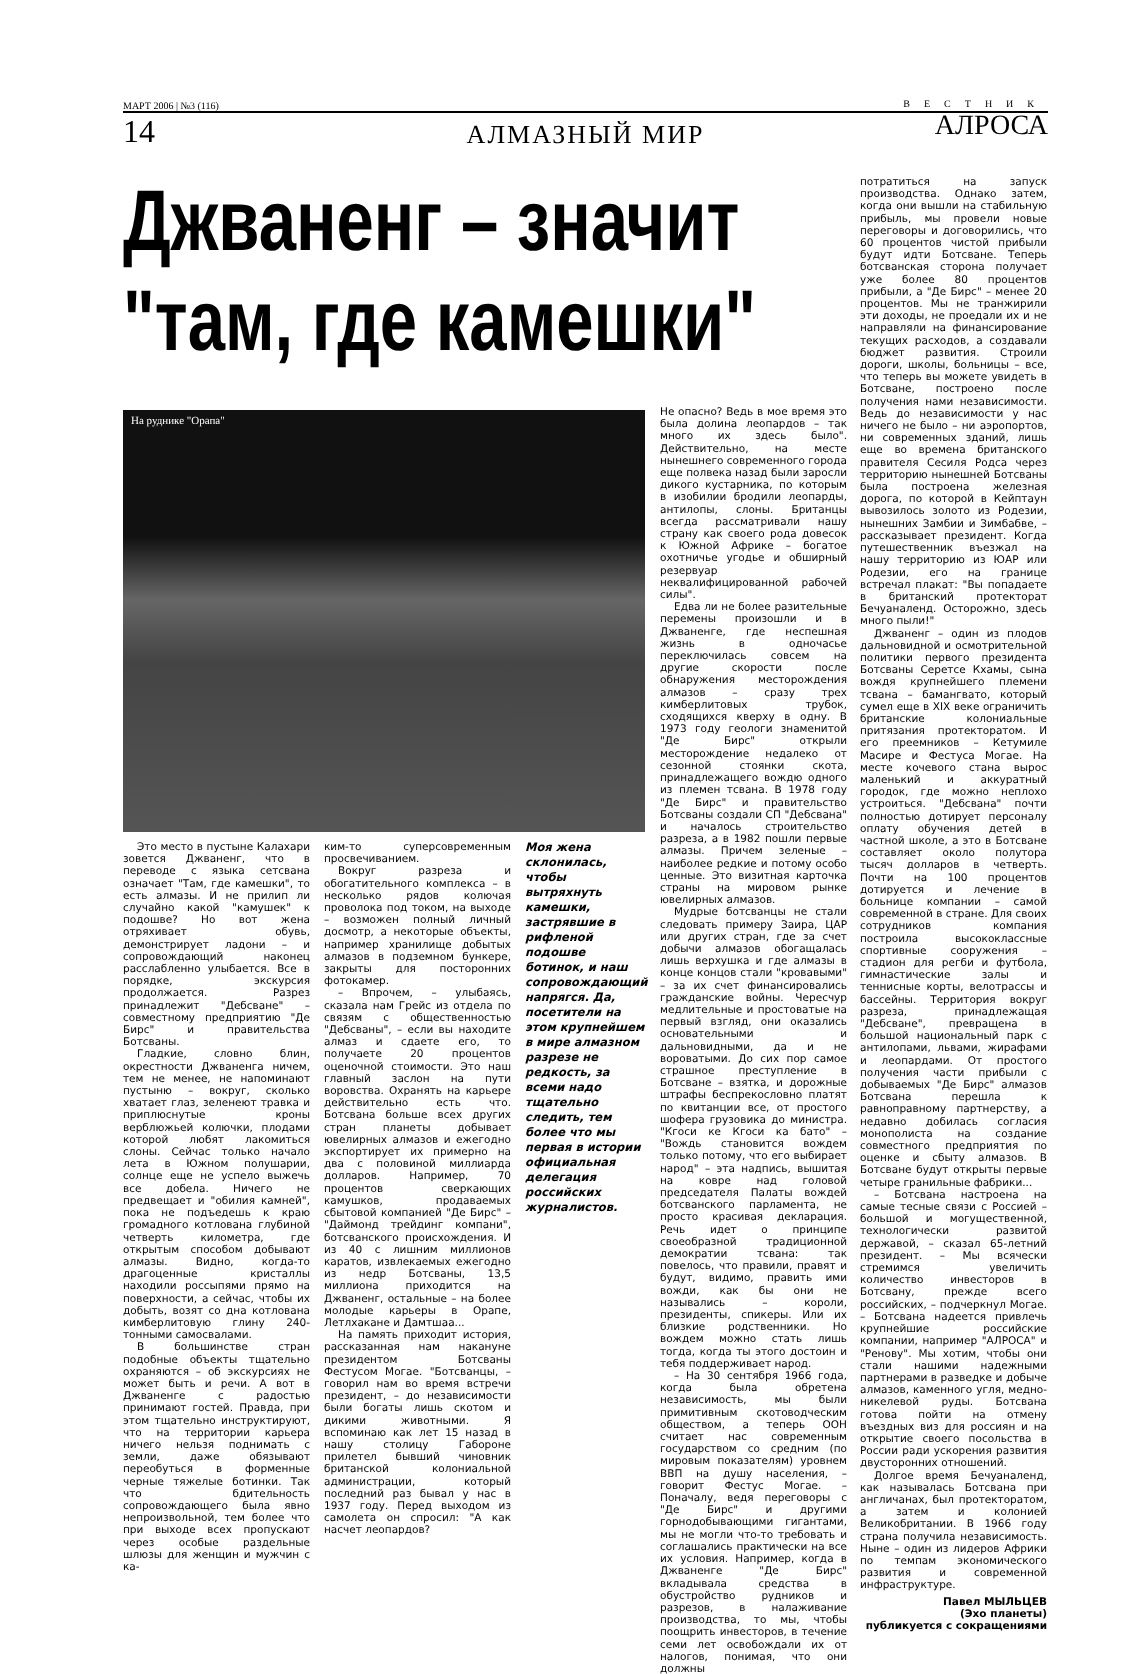МАРТ 2006 | №3 (116)
14
АЛМАЗНЫЙ МИР
ВЕСТНИК
АЛРОСА
Джваненг – значит
"там, где камешки"
потратиться на запуск производства. Однако затем, когда они вышли на стабильную прибыль, мы провели новые переговоры и договорились, что 60 процентов чистой прибыли будут идти Ботсване. Теперь ботсванская сторона получает уже более 80 процентов прибыли, а "Де Бирс" – менее 20 процентов. Мы не транжирили эти доходы, не проедали их и не направляли на финансирование текущих расходов, а создавали бюджет развития. Строили дороги, школы, больницы – все, что теперь вы можете увидеть в Ботсване, построено после получения нами независимости. Ведь до независимости у нас ничего не было – ни аэропортов, ни современных зданий, лишь еще во времена британского правителя Сесиля Родса через территорию нынешней Ботсваны была построена железная дорога, по которой в Кейптаун вывозилось золото из Родезии, нынешних Замбии и Зимбабве, – рассказывает президент. Когда путешественник въезжал на нашу территорию из ЮАР или Родезии, его на границе встречал плакат: "Вы попадаете в британский протекторат Бечуаналенд. Осторожно, здесь много пыли!"
Джваненг – один из плодов дальновидной и осмотрительной политики первого президента Ботсваны Серетсе Кхамы, сына вождя крупнейшего племени тсвана – бамангвато, который сумел еще в XIX веке ограничить британские колониальные притязания протекторатом. И его преемников – Кетумиле Масире и Фестуса Могае. На месте кочевого стана вырос маленький и аккуратный городок, где можно неплохо устроиться. "Дебсвана" почти полностью дотирует персоналу оплату обучения детей в частной школе, а это в Ботсване составляет около полутора тысяч долларов в четверть. Почти на 100 процентов дотируется и лечение в больнице компании – самой современной в стране. Для своих сотрудников компания построила высококлассные спортивные сооружения – стадион для регби и футбола, гимнастические залы и теннисные корты, велотрассы и бассейны. Территория вокруг разреза, принадлежащая "Дебсване", превращена в большой национальный парк с антилопами, львами, жирафами и леопардами. От простого получения части прибыли с добываемых "Де Бирс" алмазов Ботсвана перешла к равноправному партнерству, а недавно добилась согласия монополиста на создание совместного предприятия по оценке и сбыту алмазов. В Ботсване будут открыты первые четыре гранильные фабрики...
– Ботсвана настроена на самые тесные связи с Россией – большой и могущественной, технологически развитой державой, – сказал 65-летний президент. – Мы всячески стремимся увеличить количество инвесторов в Ботсвану, прежде всего российских, – подчеркнул Могае. – Ботсвана надеется привлечь крупнейшие российские компании, например "АЛРОСА" и "Ренову". Мы хотим, чтобы они стали нашими надежными партнерами в разведке и добыче алмазов, каменного угля, медно-никелевой руды. Ботсвана готова пойти на отмену въездных виз для россиян и на открытие своего посольства в России ради ускорения развития двусторонних отношений.
Долгое время Бечуаналенд, как называлась Ботсвана при англичанах, был протекторатом, а затем и колонией Великобритании. В 1966 году страна получила независимость. Ныне – один из лидеров Африки по темпам экономического развития и современной инфраструктуре.
Павел МЫЛЬЦЕВ
(Эхо планеты)
публикуется с сокращениями
На руднике "Орапа"
Это место в пустыне Калахари зовется Джваненг, что в переводе с языка сетсвана означает "Там, где камешки", то есть алмазы. И не прилип ли случайно какой "камушек" к подошве? Но вот жена отряхивает обувь, демонстрирует ладони – и сопровождающий наконец расслабленно улыбается. Все в порядке, экскурсия продолжается. Разрез принадлежит "Дебсване" – совместному предприятию "Де Бирс" и правительства Ботсваны.
Гладкие, словно блин, окрестности Джваненга ничем, тем не менее, не напоминают пустыню – вокруг, сколько хватает глаз, зеленеют травка и приплюснутые кроны верблюжьей колючки, плодами которой любят лакомиться слоны. Сейчас только начало лета в Южном полушарии, солнце еще не успело выжечь все добела. Ничего не предвещает и "обилия камней", пока не подъедешь к краю громадного котлована глубиной четверть километра, где открытым способом добывают алмазы. Видно, когда-то драгоценные кристаллы находили россыпями прямо на поверхности, а сейчас, чтобы их добыть, возят со дна котлована кимберлитовую глину 240-тонными самосвалами.
В большинстве стран подобные объекты тщательно охраняются – об экскурсиях не может быть и речи. А вот в Джваненге с радостью принимают гостей. Правда, при этом тщательно инструктируют, что на территории карьера ничего нельзя поднимать с земли, даже обязывают переобуться в форменные черные тяжелые ботинки. Так что бдительность сопровождающего была явно непроизвольной, тем более что при выходе всех пропускают через особые раздельные шлюзы для женщин и мужчин с ка-
ким-то суперсовременным просвечиванием.
Вокруг разреза и обогатительного комплекса – в несколько рядов колючая проволока под током, на выходе – возможен полный личный досмотр, а некоторые объекты, например хранилище добытых алмазов в подземном бункере, закрыты для посторонних фотокамер.
– Впрочем, – улыбаясь, сказала нам Грейс из отдела по связям с общественностью "Дебсваны", – если вы находите алмаз и сдаете его, то получаете 20 процентов оценочной стоимости. Это наш главный заслон на пути воровства. Охранять на карьере действительно есть что. Ботсвана больше всех других стран планеты добывает ювелирных алмазов и ежегодно экспортирует их примерно на два с половиной миллиарда долларов. Например, 70 процентов сверкающих камушков, продаваемых сбытовой компанией "Де Бирс" – "Даймонд трейдинг компани", ботсванского происхождения. И из 40 с лишним миллионов каратов, извлекаемых ежегодно из недр Ботсваны, 13,5 миллиона приходится на Джваненг, остальные – на более молодые карьеры в Орапе, Летлхакане и Дамтшаа...
На память приходит история, рассказанная нам накануне президентом Ботсваны Фестусом Могае. "Ботсванцы, – говорил нам во время встречи президент, – до независимости были богаты лишь скотом и дикими животными. Я вспоминаю как лет 15 назад в нашу столицу Габороне прилетел бывший чиновник британской колониальной администрации, который последний раз бывал у нас в 1937 году. Перед выходом из самолета он спросил: "А как насчет леопардов?
Моя жена склонилась, чтобы вытряхнуть камешки, застрявшие в рифленой подошве ботинок, и наш сопровождающий напрягся. Да, посетители на этом крупнейшем в мире алмазном разрезе не редкость, за всеми надо тщательно следить, тем более что мы первая в истории официальная делегация российских журналистов.
Не опасно? Ведь в мое время это была долина леопардов – так много их здесь было". Действительно, на месте нынешнего современного города еще полвека назад были заросли дикого кустарника, по которым в изобилии бродили леопарды, антилопы, слоны. Британцы всегда рассматривали нашу страну как своего рода довесок к Южной Африке – богатое охотничье угодье и обширный резервуар неквалифицированной рабочей силы".
Едва ли не более разительные перемены произошли и в Джваненге, где неспешная жизнь в одночасье переключилась совсем на другие скорости после обнаружения месторождения алмазов – сразу трех кимберлитовых трубок, сходящихся кверху в одну. В 1973 году геологи знаменитой "Де Бирс" открыли месторождение недалеко от сезонной стоянки скота, принадлежащего вождю одного из племен тсвана. В 1978 году "Де Бирс" и правительство Ботсваны создали СП "Дебсвана" и началось строительство разреза, а в 1982 пошли первые алмазы. Причем зеленые – наиболее редкие и потому особо ценные. Это визитная карточка страны на мировом рынке ювелирных алмазов.
Мудрые ботсванцы не стали следовать примеру Заира, ЦАР или других стран, где за счет добычи алмазов обогащалась лишь верхушка и где алмазы в конце концов стали "кровавыми" – за их счет финансировались гражданские войны. Чересчур медлительные и простоватые на первый взгляд, они оказались основательными и дальновидными, да и не вороватыми. До сих пор самое страшное преступление в Ботсване – взятка, и дорожные штрафы беспрекословно платят по квитанции все, от простого шофера грузовика до министра. "Кгоси ке Кгоси ка бато" – "Вождь становится вождем только потому, что его выбирает народ" – эта надпись, вышитая на ковре над головой председателя Палаты вождей ботсванского парламента, не просто красивая декларация. Речь идет о принципе своеобразной традиционной демократии тсвана: так повелось, что правили, правят и будут, видимо, править ими вожди, как бы они не назывались – короли, президенты, спикеры. Или их близкие родственники. Но вождем можно стать лишь тогда, когда ты этого достоин и тебя поддерживает народ.
– На 30 сентября 1966 года, когда была обретена независимость, мы были примитивным скотоводческим обществом, а теперь ООН считает нас современным государством со средним (по мировым показателям) уровнем ВВП на душу населения, – говорит Фестус Могае. – Поначалу, ведя переговоры с "Де Бирс" и другими горнодобывающими гигантами, мы не могли что-то требовать и соглашались практически на все их условия. Например, когда в Джваненге "Де Бирс" вкладывала средства в обустройство рудников и разрезов, в налаживание производства, то мы, чтобы поощрить инвесторов, в течение семи лет освобождали их от налогов, понимая, что они должны